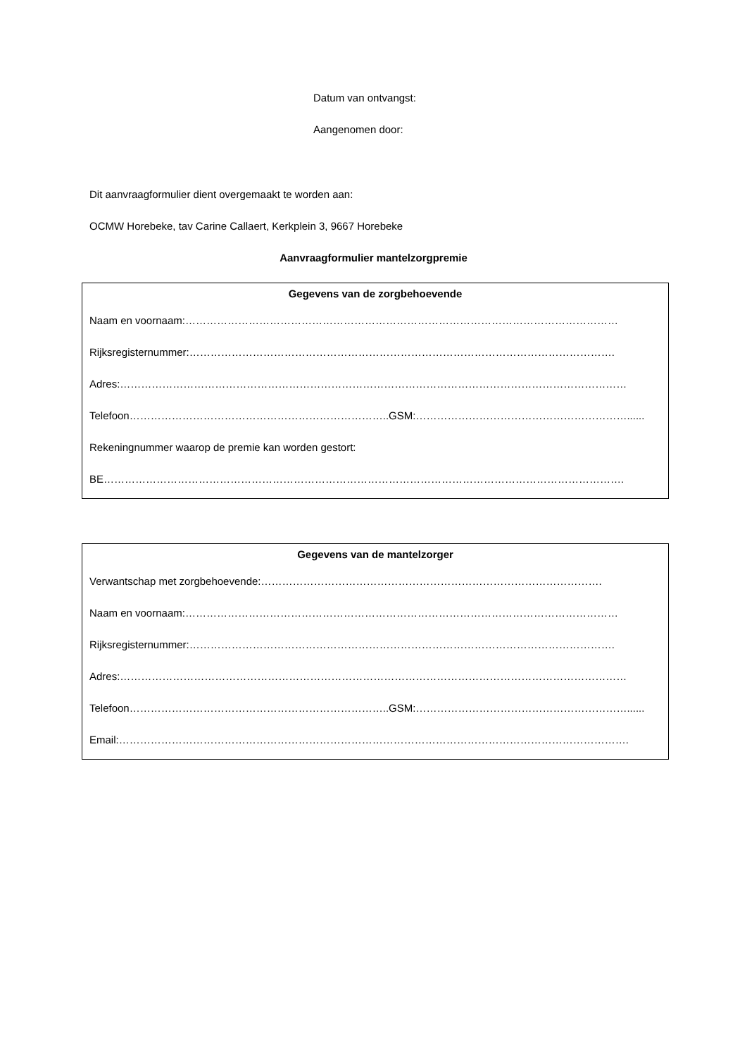Datum van ontvangst:
Aangenomen door:
Dit aanvraagformulier dient overgemaakt te worden aan:
OCMW Horebeke, tav Carine Callaert, Kerkplein 3, 9667 Horebeke
Aanvraagformulier mantelzorgpremie
Gegevens van de zorgbehoevende
Naam en voornaam:……………………………………………………………………………………………………………
Rijksregisternummer:………………………………………………………………………………………………………….
Adres:………………………………………………………………………………………………………………………………
Telefoon………………………………………………………………..GSM:……………………………………………………......
Rekeningnummer waarop de premie kan worden gestort:
BE………………………………………………………………………………………………………………………………….
Gegevens van de mantelzorger
Verwantschap met zorgbehoevende:…………………………………………………………………………………….
Naam en voornaam:……………………………………………………………………………………………………………
Rijksregisternummer:………………………………………………………………………………………………………….
Adres:………………………………………………………………………………………………………………………………
Telefoon………………………………………………………………..GSM:……………………………………………………......
Email:……………………………………………………………………………………………………………………………….